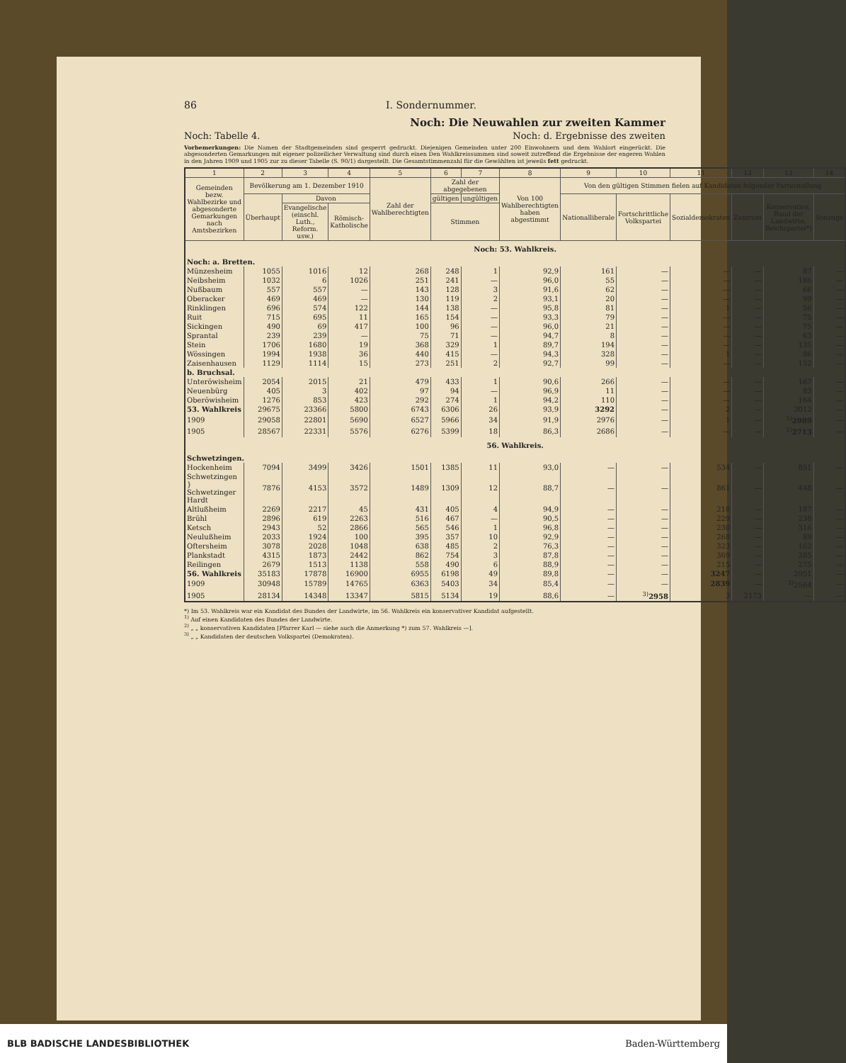86 I. Sondernummer.
Noch: Die Neuwahlen zur zweiten Kammer
Noch: Tabelle 4. Noch: d. Ergebnisse des zweiten
Vorbemerkungen: Die Namen der Stadtgemeinden sind gesperrt gedruckt. Diejenigen Gemeinden unter 200 Einwohnern und dem Wahlort eingerückt. Die abgesonderten Gemarkungen mit eigener polizeilicher Verwaltung sind durch einen Den Wahlkreissummen sind soweit zutreffend die Ergebnisse der engeren Wahlen in den Jahren 1909 und 1905 zur zu dieser Tabelle (S. 90/1) dargestellt. Die Gesamtstimmenzahl für die Gewählten ist jeweils fett gedruckt.
| 1 | 2 | 3 | 4 | 5 | 6 | 7 | 8 | 9 | 10 | 11 | 12 | 13 | 14 |
| --- | --- | --- | --- | --- | --- | --- | --- | --- | --- | --- | --- | --- | --- |
| Gemeinden bezw. Wahlbezirke und abgesonderte Gemarkungen nach Amtsbezirken | Bevölkerung am 1. Dezember 1910 | | | Zahl der Wahlberechtigten | Zahl der abgegebenen | | Von 100 Wahlberechtigten haben abgestimmt | Von den gültigen Stimmen fielen auf Kandidaten folgender Parteistellung | | | | | |
| | Überhaupt | Davon | | | gültigen | ungültigen | | Nationalliberale | Fortschrittliche Volkspartei | Sozialdemokraten | Zentrum | Konservative, Bund der Landwirte, Reichspartei*) | Sonstige |
| | | Evangelische (einschl. Luth., Reform. usw.) | Römisch-Katholische | | Stimmen | | | | | | | | |
| Noch: 53. Wahlkreis. | | | | | | | | | | | | | |
| Noch: a. Bretten. | | | | | | | | | | | | | |
| Münzesheim | 1055 | 1016 | 12 | 268 | 248 | 1 | 92,9 | 161 | — | — | — | 87 | — |
| Neibsheim | 1032 | 6 | 1026 | 251 | 241 | — | 96,0 | 55 | — | — | — | 186 | — |
| Nußbaum | 557 | 557 | — | 143 | 128 | 3 | 91,6 | 62 | — | — | — | 66 | — |
| Oberacker | 469 | 469 | — | 130 | 119 | 2 | 93,1 | 20 | — | — | — | 99 | — |
| Rinklingen | 696 | 574 | 122 | 144 | 138 | — | 95,8 | 81 | — | 1 | — | 56 | — |
| Ruit | 715 | 695 | 11 | 165 | 154 | — | 93,3 | 79 | — | — | — | 75 | — |
| Sickingen | 490 | 69 | 417 | 100 | 96 | — | 96,0 | 21 | — | — | — | 75 | — |
| Sprantal | 239 | 239 | — | 75 | 71 | — | 94,7 | 8 | — | — | — | 63 | — |
| Stein | 1706 | 1680 | 19 | 368 | 329 | 1 | 89,7 | 194 | — | — | — | 135 | — |
| Wössingen | 1994 | 1938 | 36 | 440 | 415 | — | 94,3 | 328 | — | 1 | — | 86 | — |
| Zaisenhausen | 1129 | 1114 | 15 | 273 | 251 | 2 | 92,7 | 99 | — | — | — | 152 | — |
| b. Bruchsal. | | | | | | | | | | | | | |
| Unteröwisheim | 2054 | 2015 | 21 | 479 | 433 | 1 | 90,6 | 266 | — | — | — | 167 | — |
| Neuenbürg | 405 | 3 | 402 | 97 | 94 | — | 96,9 | 11 | — | — | — | 83 | — |
| Oberöwisheim | 1276 | 853 | 423 | 292 | 274 | 1 | 94,2 | 110 | — | — | — | 164 | — |
| 53. Wahlkreis | 29675 | 23366 | 5800 | 6743 | 6306 | 26 | 93,9 | 3292 | — | 2 | — | 3012 | — |
| 1909 | 29058 | 22801 | 5690 | 6527 | 5966 | 34 | 91,9 | 2976 | — | 1 | — | <sup>1)</sup> 2989 | — |
| 1905 | 28567 | 22331 | 5576 | 6276 | 5399 | 18 | 86,3 | 2686 | — | — | — | <sup>1)</sup> 2713 | — |
| 56. Wahlkreis. | | | | | | | | | | | | | |
| Schwetzingen. | | | | | | | | | | | | | |
| Hockenheim | 7094 | 3499 | 3426 | 1501 | 1385 | 11 | 93,0 | — | — | 534 | — | 851 | — |
| Schwetzingen } Schwetzinger Hardt | 7876 | 4153 | 3572 | 1489 | 1309 | 12 | 88,7 | — | — | 861 | — | 448 | — |
| Altlußheim | 2269 | 2217 | 45 | 431 | 405 | 4 | 94,9 | — | — | 218 | — | 187 | — |
| Brühl | 2896 | 619 | 2263 | 516 | 467 | — | 90,5 | — | — | 229 | — | 238 | — |
| Ketsch | 2943 | 52 | 2866 | 565 | 546 | 1 | 96,8 | — | — | 230 | — | 316 | — |
| Neulußheim | 2033 | 1924 | 100 | 395 | 357 | 10 | 92,9 | — | — | 268 | — | 89 | — |
| Oftersheim | 3078 | 2028 | 1048 | 638 | 485 | 2 | 76,3 | — | — | 323 | — | 162 | — |
| Plankstadt | 4315 | 1873 | 2442 | 862 | 754 | 3 | 87,8 | — | — | 369 | — | 385 | — |
| Reilingen | 2679 | 1513 | 1138 | 558 | 490 | 6 | 88,9 | — | — | 215 | — | 275 | — |
| 56. Wahlkreis | 35183 | 17878 | 16900 | 6955 | 6198 | 49 | 89,8 | — | — | 3247 | — | 2951 | — |
| 1909 | 30948 | 15789 | 14765 | 6363 | 5403 | 34 | 85,4 | — | — | 2839 | — | <sup>2)</sup> 2564 | — |
| 1905 | 28134 | 14348 | 13347 | 5815 | 5134 | 19 | 88,6 | — | <sup>3)</sup> 2958 | 3 | 2173 | — | — |
*) Im 53. Wahlkreis war ein Kandidat des Bundes der Landwirte, im 56. Wahlkreis ein konservativer Kandidat aufgestellt.
<sup>1)</sup> Auf einen Kandidaten des Bundes der Landwirte.
<sup>2)</sup> „ „ konservativen Kandidaten [Pfarrer Karl — siehe auch die Anmerkung *) zum 57. Wahlkreis —].
<sup>3)</sup> „ „ Kandidaten der deutschen Volkspartei (Demokraten).
BLB BADISCHE LANDESBIBLIOTHEK Baden-Württemberg